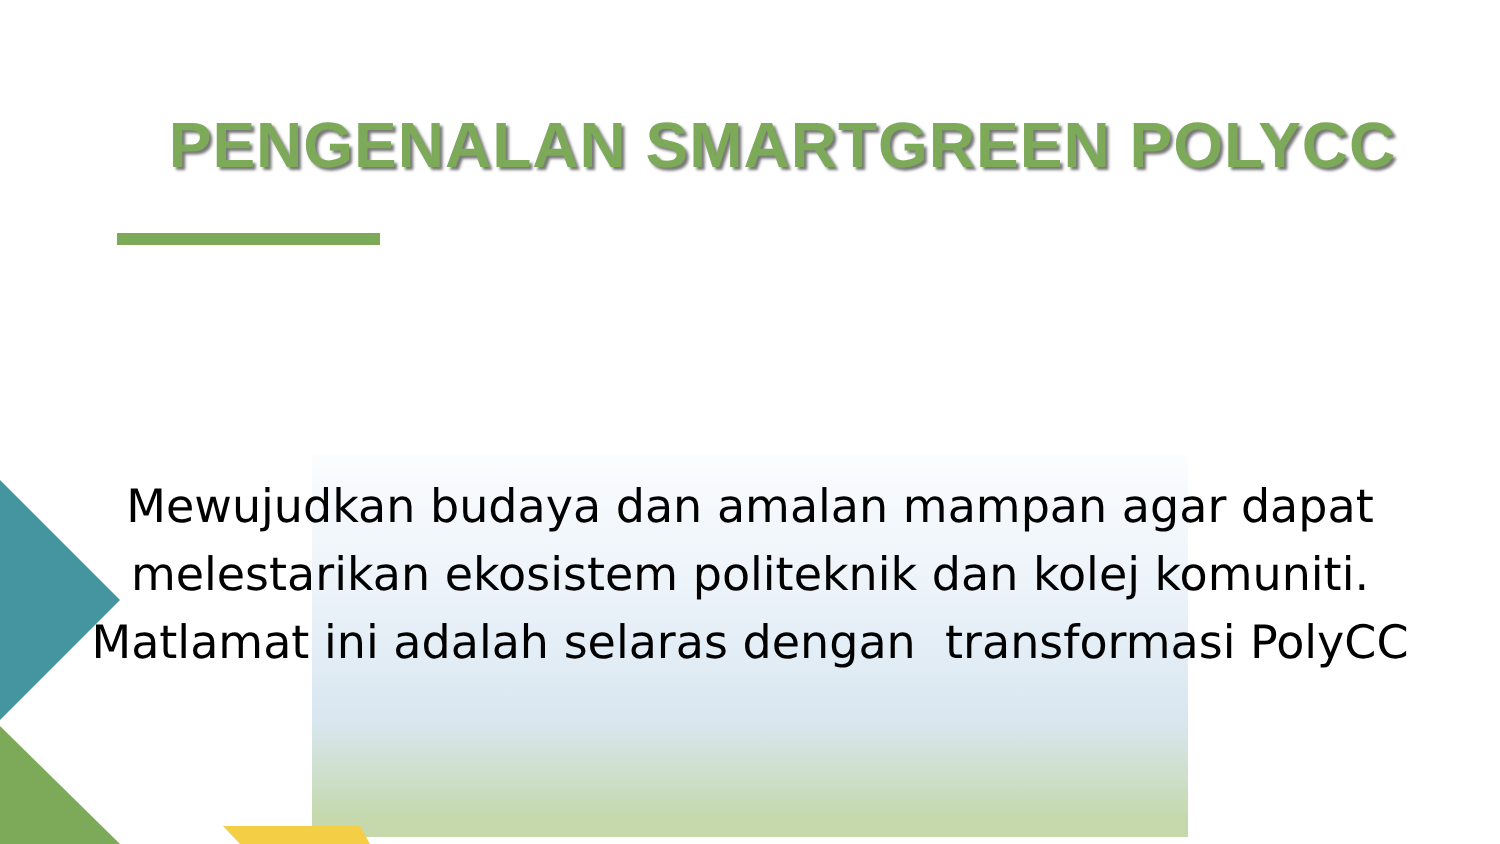PENGENALAN SMARTGREEN POLYCC
Mewujudkan budaya dan amalan mampan agar dapat
melestarikan ekosistem politeknik dan kolej komuniti.
Matlamat ini adalah selaras dengan transformasi PolyCC